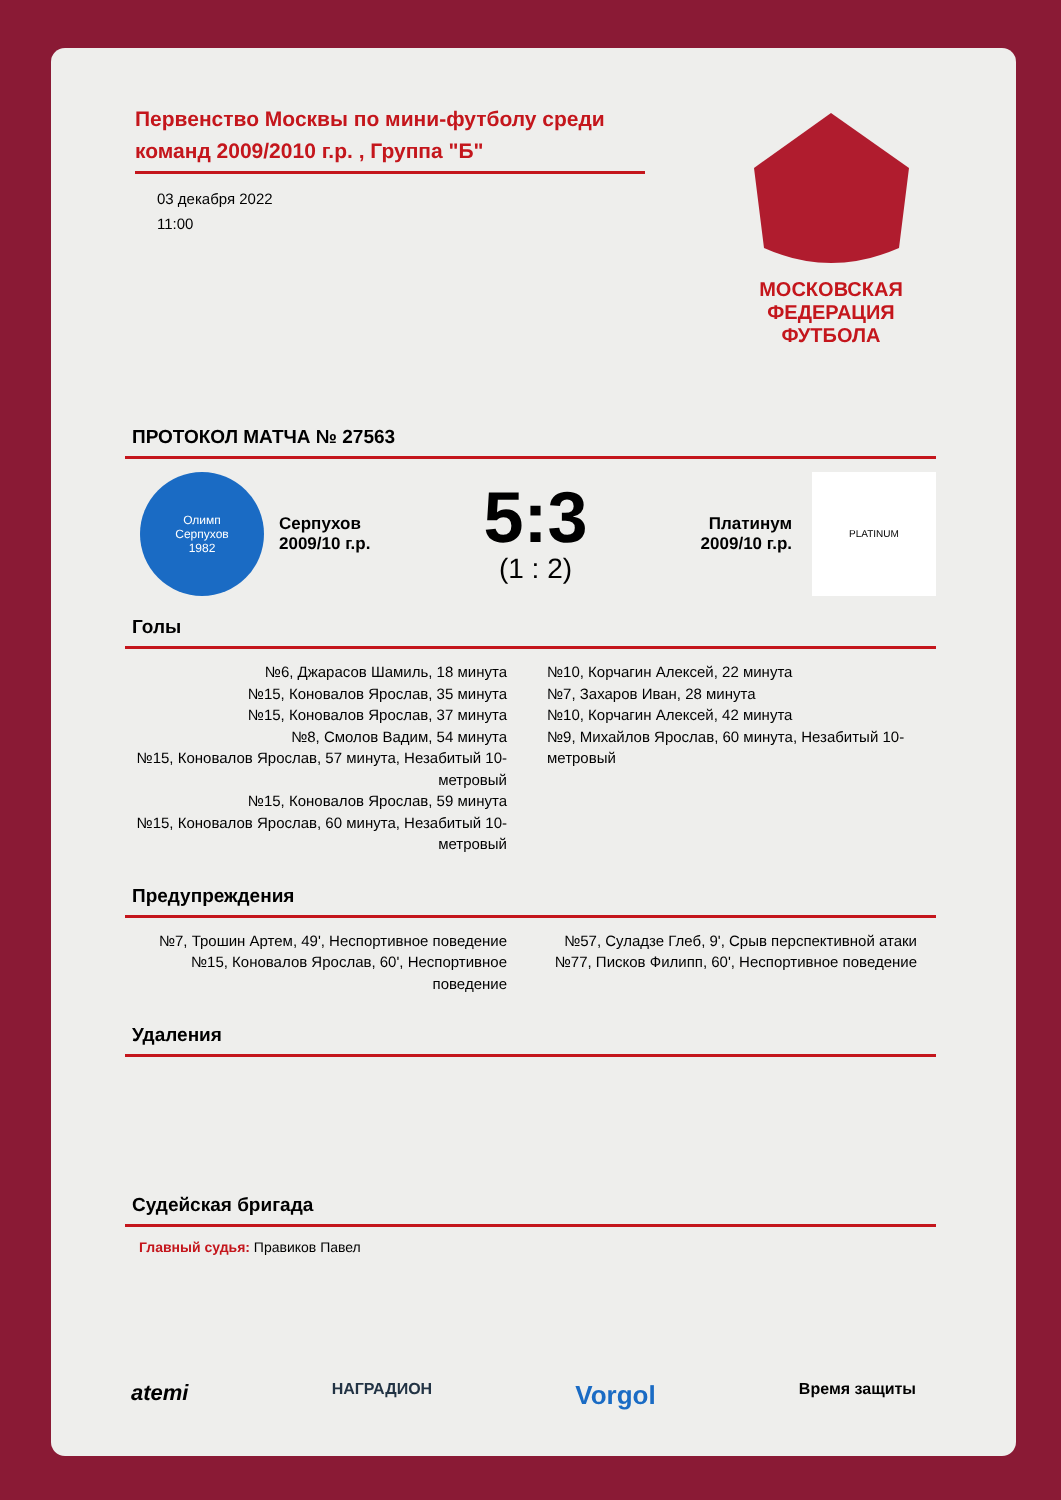МОСКОВСКАЯ
ФЕДЕРАЦИЯ
ФУТБОЛА
Первенство Москвы по мини-футболу среди команд 2009/2010 г.р. , Группа "Б"
03 декабря 2022
11:00
ПРОТОКОЛ МАТЧА № 27563
Олимп
Серпухов
1982
Серпухов
2009/10 г.р.
5:3
(1 : 2)
Платинум
2009/10 г.р.
PLATINUM
Голы
№6, Джарасов Шамиль, 18 минута
№15, Коновалов Ярослав, 35 минута
№15, Коновалов Ярослав, 37 минута
№8, Смолов Вадим, 54 минута
№15, Коновалов Ярослав, 57 минута, Незабитый 10-метровый
№15, Коновалов Ярослав, 59 минута
№15, Коновалов Ярослав, 60 минута, Незабитый 10-метровый
№10, Корчагин Алексей, 22 минута
№7, Захаров Иван, 28 минута
№10, Корчагин Алексей, 42 минута
№9, Михайлов Ярослав, 60 минута, Незабитый 10-метровый
Предупреждения
№7, Трошин Артем, 49', Неспортивное поведение
№15, Коновалов Ярослав, 60', Неспортивное поведение
№57, Суладзе Глеб, 9', Срыв перспективной атаки
№77, Писков Филипп, 60', Неспортивное поведение
Удаления
Судейская бригада
Главный судья: Правиков Павел
atemi НАГРАДИОН Vorgol Время защиты